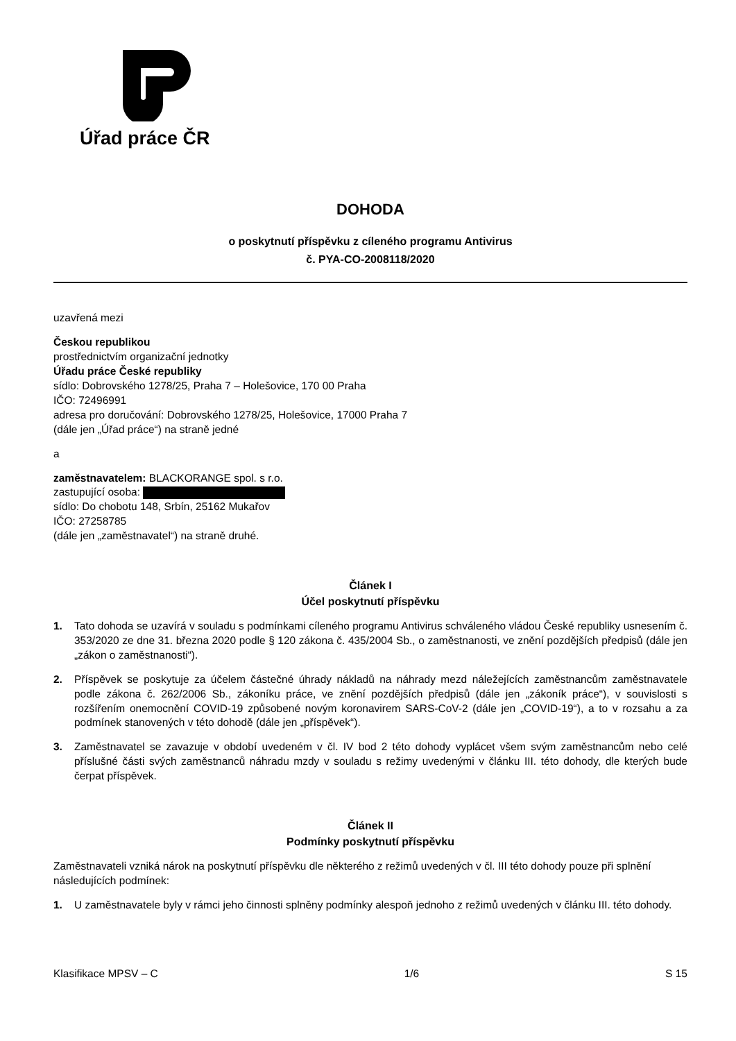Úřad práce ČR
DOHODA
o poskytnutí příspěvku z cíleného programu Antivirus
č. PYA-CO-2008118/2020
uzavřená mezi
Českou republikou
prostřednictvím organizační jednotky
Úřadu práce České republiky
sídlo: Dobrovského 1278/25, Praha 7 – Holešovice, 170 00 Praha
IČO: 72496991
adresa pro doručování: Dobrovského 1278/25, Holešovice, 17000 Praha 7
(dále jen „Úřad práce“) na straně jedné
a
zaměstnavatelem: BLACKORANGE spol. s r.o.
zastupující osoba:
sídlo: Do chobotu 148, Srbín, 25162 Mukařov
IČO: 27258785
(dále jen „zaměstnavatel“) na straně druhé.
Článek I
Účel poskytnutí příspěvku
1. Tato dohoda se uzavírá v souladu s podmínkami cíleného programu Antivirus schváleného vládou České republiky usnesením č. 353/2020 ze dne 31. března 2020 podle § 120 zákona č. 435/2004 Sb., o zaměstnanosti, ve znění pozdějších předpisů (dále jen „zákon o zaměstnanosti“).
2. Příspěvek se poskytuje za účelem částečné úhrady nákladů na náhrady mezd náležejících zaměstnancům zaměstnavatele podle zákona č. 262/2006 Sb., zákoníku práce, ve znění pozdějších předpisů (dále jen „zákoník práce“), v souvislosti s rozšířením onemocnění COVID-19 způsobené novým koronavirem SARS-CoV-2 (dále jen „COVID-19“), a to v rozsahu a za podmínek stanovených v této dohodě (dále jen „příspěvek“).
3. Zaměstnavatel se zavazuje v období uvedeném v čl. IV bod 2 této dohody vyplácet všem svým zaměstnancům nebo celé příslušné části svých zaměstnanců náhradu mzdy v souladu s režimy uvedenými v článku III. této dohody, dle kterých bude čerpat příspěvek.
Článek II
Podmínky poskytnutí příspěvku
Zaměstnavateli vzniká nárok na poskytnutí příspěvku dle některého z režimů uvedených v čl. III této dohody pouze při splnění následujících podmínek:
1. U zaměstnavatele byly v rámci jeho činnosti splněny podmínky alespoň jednoho z režimů uvedených v článku III. této dohody.
Klasifikace MPSV – C 1/6 S 15